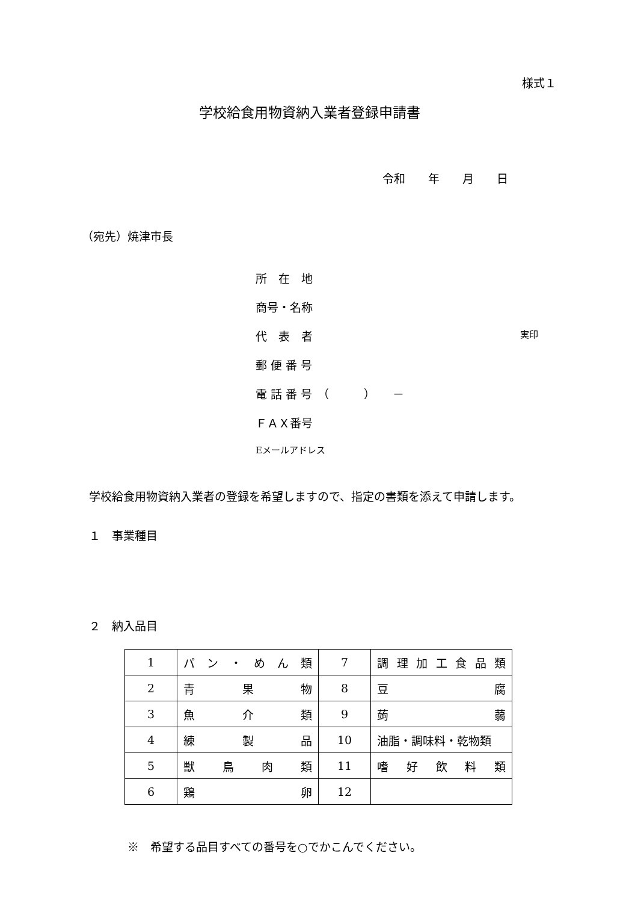様式１
学校給食用物資納入業者登録申請書
令和　　年　　月　　日
（宛先）焼津市長
所　在　地
商号・名称
代　表　者 実印
郵 便 番 号
電 話 番 号　（　　　）　　－
ＦＡＸ番号
Eメールアドレス
学校給食用物資納入業者の登録を希望しますので、指定の書類を添えて申請します。
１　事業種目
２　納入品目
| 1 | パ ン ・ め ん 類 | 7 | 調 理 加 工 食 品 類 |
| 2 | 青 果 物 | 8 | 豆 腐 |
| 3 | 魚 介 類 | 9 | 蒟 蒻 |
| 4 | 練 製 品 | 10 | 油脂・調味料・乾物類 |
| 5 | 獣 鳥 肉 類 | 11 | 嗜 好 飲 料 類 |
| 6 | 鶏 卵 | 12 | |
※　希望する品目すべての番号を○でかこんでください。